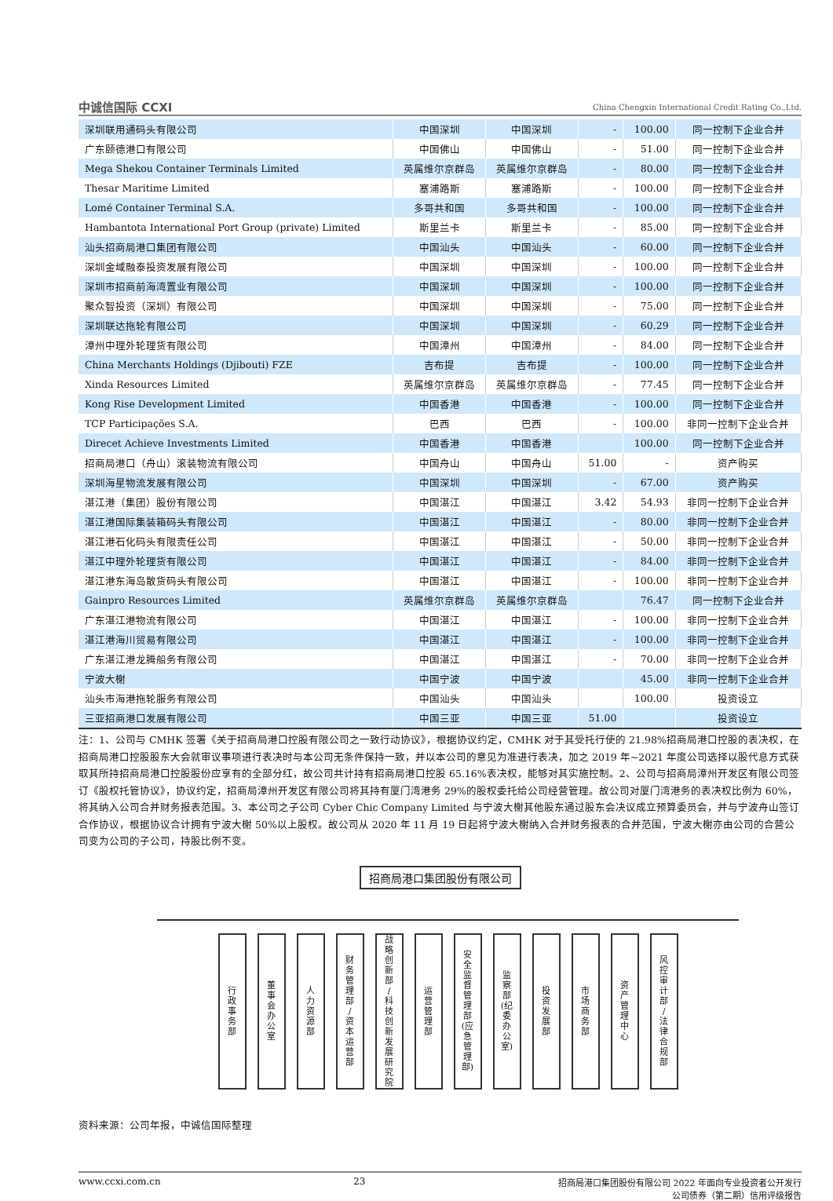中诚信国际 CCXI
China Chengxin International Credit Rating Co.,Ltd.
| 深圳联用通码头有限公司 | 中国深圳 | 中国深圳 | - | 100.00 | 同一控制下企业合并 |
| 广东颐德港口有限公司 | 中国佛山 | 中国佛山 | - | 51.00 | 同一控制下企业合并 |
| Mega Shekou Container Terminals Limited | 英属维尔京群岛 | 英属维尔京群岛 | - | 80.00 | 同一控制下企业合并 |
| Thesar Maritime Limited | 塞浦路斯 | 塞浦路斯 | - | 100.00 | 同一控制下企业合并 |
| Lomé Container Terminal S.A. | 多哥共和国 | 多哥共和国 | - | 100.00 | 同一控制下企业合并 |
| Hambantota International Port Group (private) Limited | 斯里兰卡 | 斯里兰卡 | - | 85.00 | 同一控制下企业合并 |
| 汕头招商局港口集团有限公司 | 中国汕头 | 中国汕头 | - | 60.00 | 同一控制下企业合并 |
| 深圳金域融泰投资发展有限公司 | 中国深圳 | 中国深圳 | - | 100.00 | 同一控制下企业合并 |
| 深圳市招商前海湾置业有限公司 | 中国深圳 | 中国深圳 | - | 100.00 | 同一控制下企业合并 |
| 聚众智投资（深圳）有限公司 | 中国深圳 | 中国深圳 | - | 75.00 | 同一控制下企业合并 |
| 深圳联达拖轮有限公司 | 中国深圳 | 中国深圳 | - | 60.29 | 同一控制下企业合并 |
| 漳州中理外轮理货有限公司 | 中国漳州 | 中国漳州 | - | 84.00 | 同一控制下企业合并 |
| China Merchants Holdings (Djibouti) FZE | 吉布提 | 吉布提 | - | 100.00 | 同一控制下企业合并 |
| Xinda Resources Limited | 英属维尔京群岛 | 英属维尔京群岛 | - | 77.45 | 同一控制下企业合并 |
| Kong Rise Development Limited | 中国香港 | 中国香港 | - | 100.00 | 同一控制下企业合并 |
| TCP Participações S.A. | 巴西 | 巴西 | - | 100.00 | 非同一控制下企业合并 |
| Direcet Achieve Investments Limited | 中国香港 | 中国香港 | | 100.00 | 同一控制下企业合并 |
| 招商局港口（舟山）滚装物流有限公司 | 中国舟山 | 中国舟山 | 51.00 | - | 资产购买 |
| 深圳海星物流发展有限公司 | 中国深圳 | 中国深圳 | - | 67.00 | 资产购买 |
| 湛江港（集团）股份有限公司 | 中国湛江 | 中国湛江 | 3.42 | 54.93 | 非同一控制下企业合并 |
| 湛江港国际集装箱码头有限公司 | 中国湛江 | 中国湛江 | - | 80.00 | 非同一控制下企业合并 |
| 湛江港石化码头有限责任公司 | 中国湛江 | 中国湛江 | - | 50.00 | 非同一控制下企业合并 |
| 湛江中理外轮理货有限公司 | 中国湛江 | 中国湛江 | - | 84.00 | 非同一控制下企业合并 |
| 湛江港东海岛散货码头有限公司 | 中国湛江 | 中国湛江 | - | 100.00 | 非同一控制下企业合并 |
| Gainpro Resources Limited | 英属维尔京群岛 | 英属维尔京群岛 | | 76.47 | 同一控制下企业合并 |
| 广东湛江港物流有限公司 | 中国湛江 | 中国湛江 | - | 100.00 | 非同一控制下企业合并 |
| 湛江港海川贸易有限公司 | 中国湛江 | 中国湛江 | - | 100.00 | 非同一控制下企业合并 |
| 广东湛江港龙腾船务有限公司 | 中国湛江 | 中国湛江 | - | 70.00 | 非同一控制下企业合并 |
| 宁波大榭 | 中国宁波 | 中国宁波 | | 45.00 | 非同一控制下企业合并 |
| 汕头市海港拖轮服务有限公司 | 中国汕头 | 中国汕头 | | 100.00 | 投资设立 |
| 三亚招商港口发展有限公司 | 中国三亚 | 中国三亚 | 51.00 | | 投资设立 |
注：1、公司与 CMHK 签署《关于招商局港口控股有限公司之一致行动协议》，根据协议约定，CMHK 对于其受托行使的 21.98%招商局港口控股的表决权，在招商局港口控股股东大会就审议事项进行表决时与本公司无条件保持一致，并以本公司的意见为准进行表决，加之 2019 年~2021 年度公司选择以股代息方式获取其所持招商局港口控股股份应享有的全部分红，故公司共计持有招商局港口控股 65.16%表决权，能够对其实施控制。2、公司与招商局漳州开发区有限公司签订《股权托管协议》，协议约定，招商局漳州开发区有限公司将其持有厦门湾港务 29%的股权委托给公司经营管理。故公司对厦门湾港务的表决权比例为 60%，将其纳入公司合并财务报表范围。3、本公司之子公司 Cyber Chic Company Limited 与宁波大榭其他股东通过股东会决议成立预算委员会，并与宁波舟山签订合作协议，根据协议合计拥有宁波大榭 50%以上股权。故公司从 2020 年 11 月 19 日起将宁波大榭纳入合并财务报表的合并范围，宁波大榭亦由公司的合营公司变为公司的子公司，持股比例不变。
招商局港口集团股份有限公司
行
政
事
务
部
董
事
会
办
公
室
人
力
资
源
部
财
务
管
理
部
/
资
本
运
营
部
战
略
创
新
部
/
科
技
创
新
发
展
研
究
院
运
营
管
理
部
安
全
监
督
管
理
部
(应
急
管
理
部)
监
察
部
(纪
委
办
公
室)
投
资
发
展
部
市
场
商
务
部
资
产
管
理
中
心
风
控
审
计
部
/
法
律
合
规
部
资料来源：公司年报，中诚信国际整理
www.ccxi.com.cn 23 招商局港口集团股份有限公司 2022 年面向专业投资者公开发行
公司债券（第二期）信用评级报告